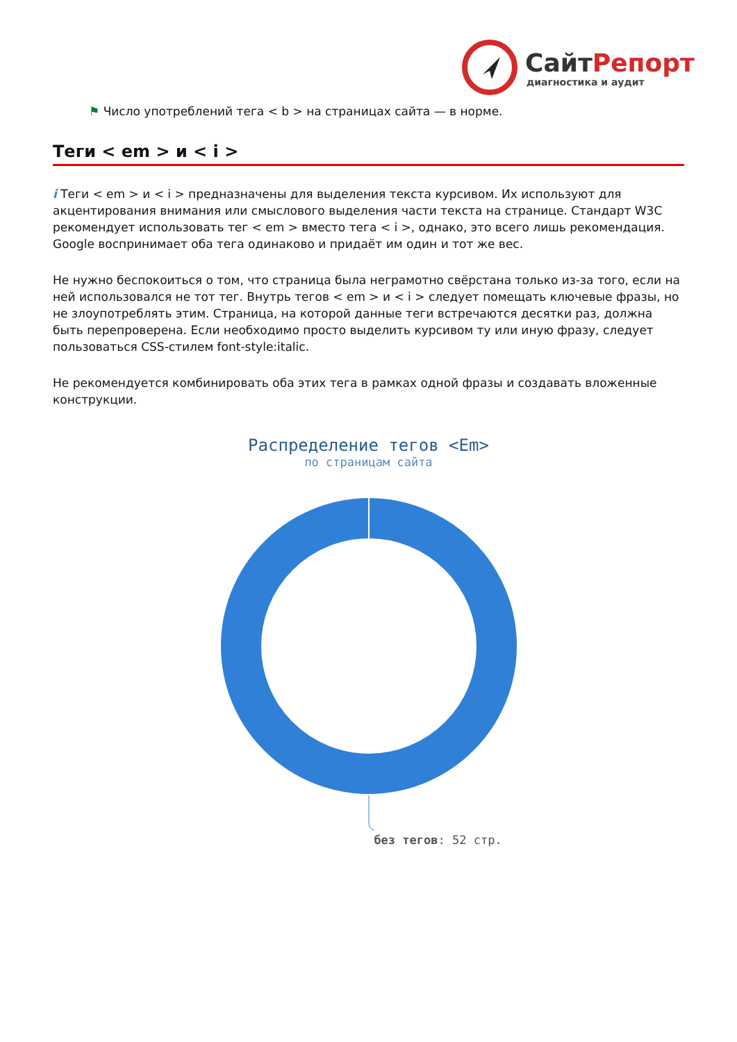СайтРепорт
диагностика и аудит
⚑ Число употреблений тега < b > на страницах сайта — в норме.
Теги < em > и < i >
i Теги < em > и < i > предназначены для выделения текста курсивом. Их используют для акцентирования внимания или смыслового выделения части текста на странице. Стандарт W3C рекомендует использовать тег < em > вместо тега < i >, однако, это всего лишь рекомендация. Google воспринимает оба тега одинаково и придаёт им один и тот же вес.
Не нужно беспокоиться о том, что страница была неграмотно свёрстана только из-за того, если на ней использовался не тот тег. Внутрь тегов < em > и < i > следует помещать ключевые фразы, но не злоупотреблять этим. Страница, на которой данные теги встречаются десятки раз, должна быть перепроверена. Если необходимо просто выделить курсивом ту или иную фразу, следует пользоваться CSS-стилем font-style:italic.
Не рекомендуется комбинировать оба этих тега в рамках одной фразы и создавать вложенные конструкции.
Распределение тегов <Em>
по страницам сайта
без тегов: 52 стр.